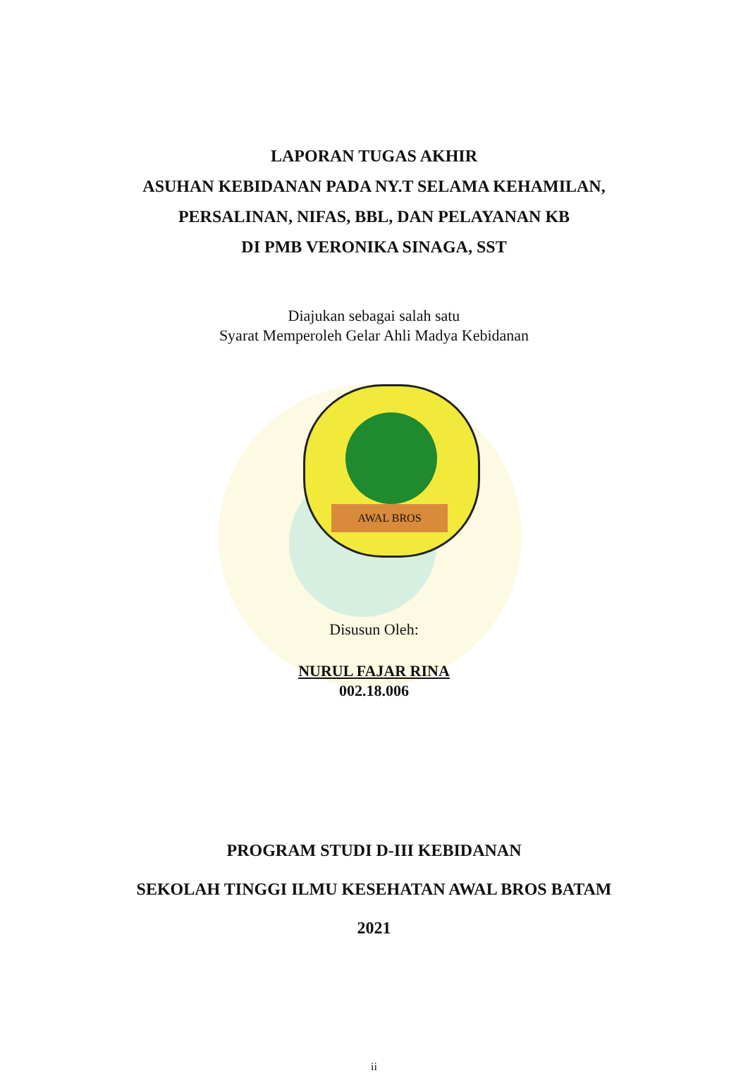LAPORAN TUGAS AKHIR
ASUHAN KEBIDANAN PADA NY.T SELAMA KEHAMILAN,
PERSALINAN, NIFAS, BBL, DAN PELAYANAN KB
DI PMB VERONIKA SINAGA, SST
Diajukan sebagai salah satu
Syarat Memperoleh Gelar Ahli Madya Kebidanan
AWAL BROS
Disusun Oleh:
NURUL FAJAR RINA
002.18.006
PROGRAM STUDI D-III KEBIDANAN
SEKOLAH TINGGI ILMU KESEHATAN AWAL BROS BATAM
2021
ii